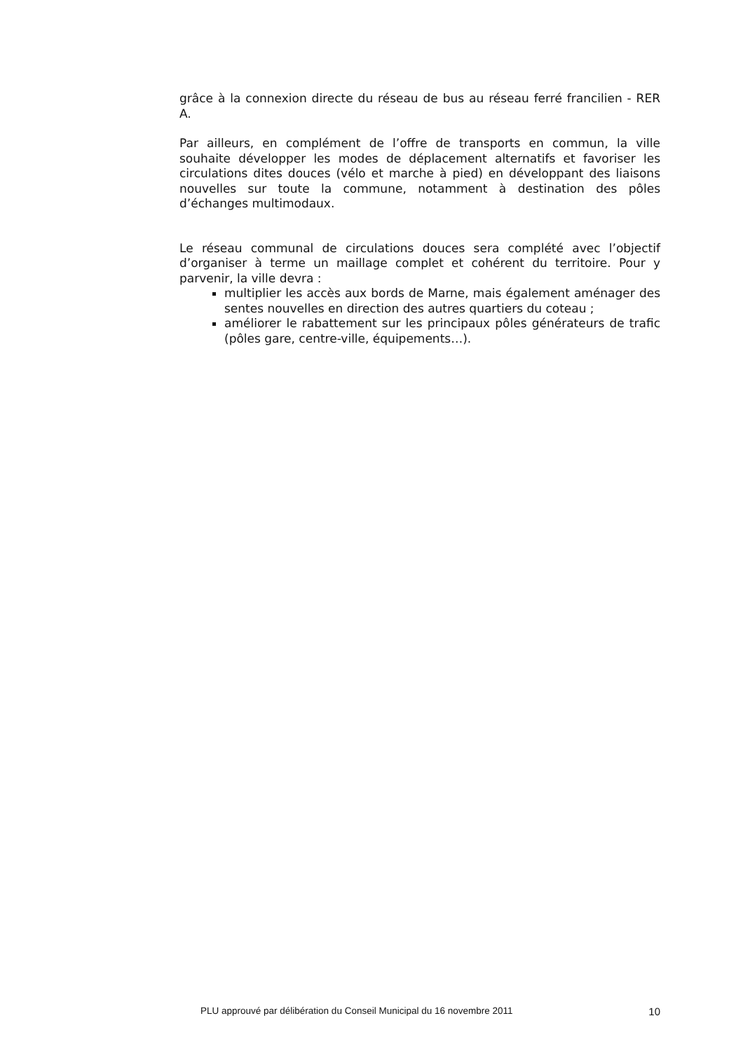grâce à la connexion directe du réseau de bus au réseau ferré francilien - RER A.
Par ailleurs, en complément de l’offre de transports en commun, la ville souhaite développer les modes de déplacement alternatifs et favoriser les circulations dites douces (vélo et marche à pied) en développant des liaisons nouvelles sur toute la commune, notamment à destination des pôles d’échanges multimodaux.
Le réseau communal de circulations douces sera complété avec l’objectif d’organiser à terme un maillage complet et cohérent du territoire. Pour y parvenir, la ville devra :
multiplier les accès aux bords de Marne, mais également aménager des sentes nouvelles en direction des autres quartiers du coteau ;
améliorer le rabattement sur les principaux pôles générateurs de trafic (pôles gare, centre-ville, équipements…).
PLU approuvé par délibération du Conseil Municipal du 16 novembre 2011 10